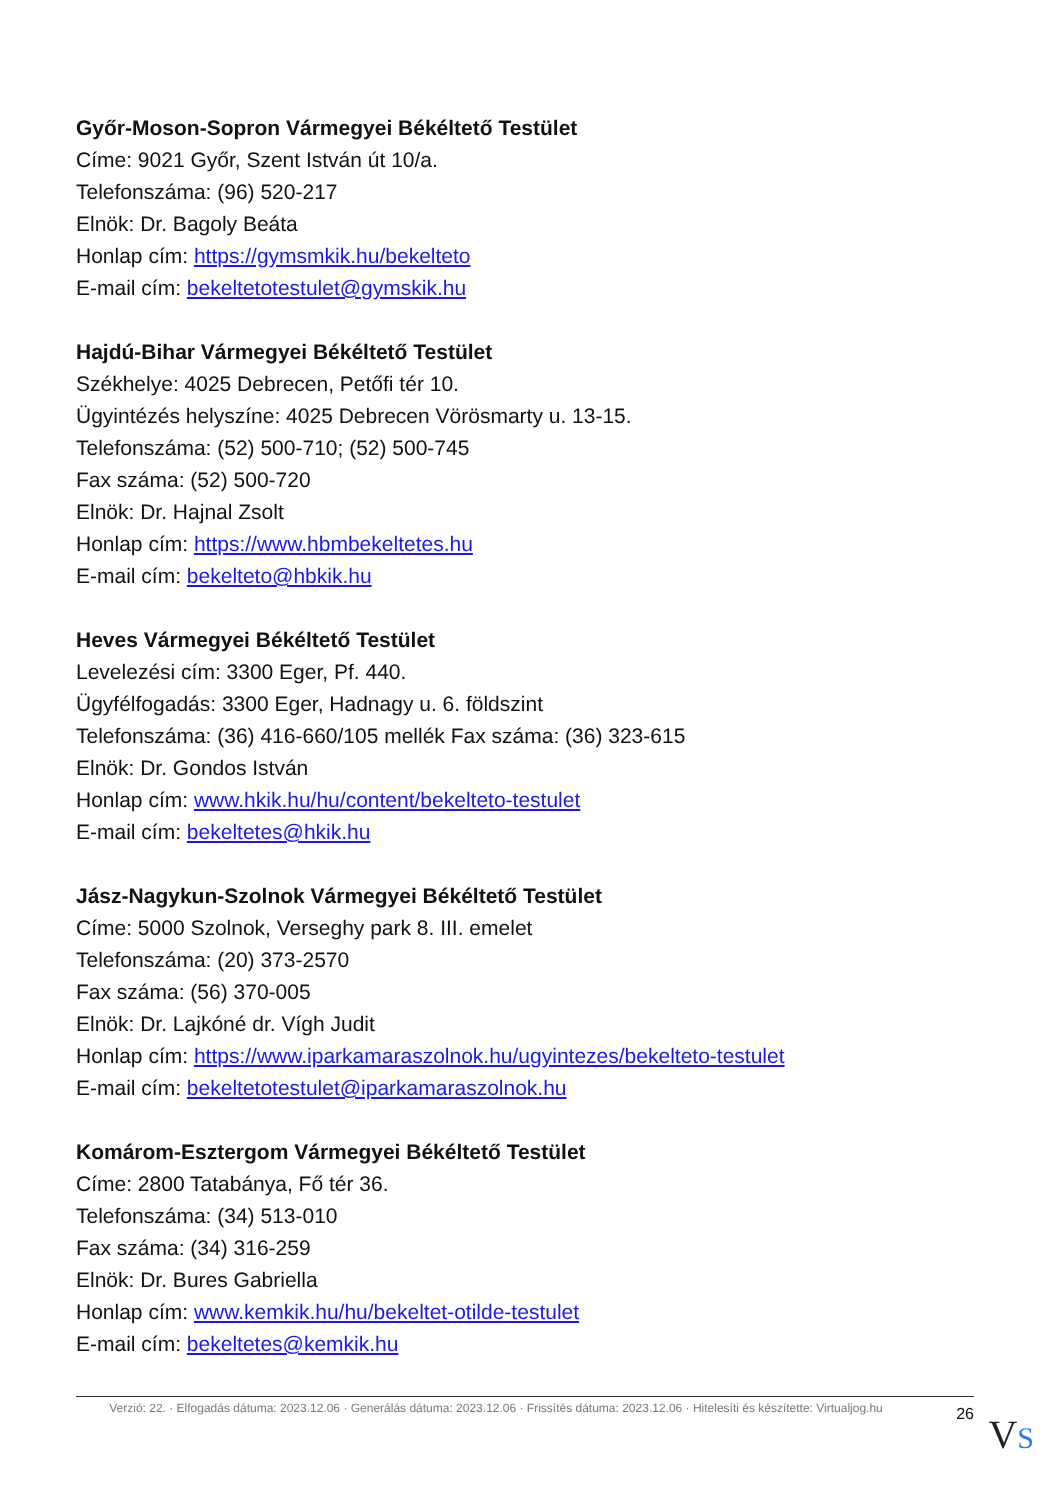Győr-Moson-Sopron Vármegyei Békéltető Testület
Címe: 9021 Győr, Szent István út 10/a.
Telefonszáma: (96) 520-217
Elnök: Dr. Bagoly Beáta
Honlap cím: https://gymsmkik.hu/bekelteto
E-mail cím: bekeltetotestulet@gymskik.hu
Hajdú-Bihar Vármegyei Békéltető Testület
Székhelye: 4025 Debrecen, Petőfi tér 10.
Ügyintézés helyszíne: 4025 Debrecen Vörösmarty u. 13-15.
Telefonszáma: (52) 500-710; (52) 500-745
Fax száma: (52) 500-720
Elnök: Dr. Hajnal Zsolt
Honlap cím: https://www.hbmbekeltetes.hu
E-mail cím: bekelteto@hbkik.hu
Heves Vármegyei Békéltető Testület
Levelezési cím: 3300 Eger, Pf. 440.
Ügyfélfogadás: 3300 Eger, Hadnagy u. 6. földszint
Telefonszáma: (36) 416-660/105 mellék Fax száma: (36) 323-615
Elnök: Dr. Gondos István
Honlap cím: www.hkik.hu/hu/content/bekelteto-testulet
E-mail cím: bekeltetes@hkik.hu
Jász-Nagykun-Szolnok Vármegyei Békéltető Testület
Címe: 5000 Szolnok, Verseghy park 8. III. emelet
Telefonszáma: (20) 373-2570
Fax száma: (56) 370-005
Elnök: Dr. Lajkóné dr. Vígh Judit
Honlap cím: https://www.iparkamaraszolnok.hu/ugyintezes/bekelteto-testulet
E-mail cím: bekeltetotestulet@iparkamaraszolnok.hu
Komárom-Esztergom Vármegyei Békéltető Testület
Címe: 2800 Tatabánya, Fő tér 36.
Telefonszáma: (34) 513-010
Fax száma: (34) 316-259
Elnök: Dr. Bures Gabriella
Honlap cím: www.kemkik.hu/hu/bekeltet-otilde-testulet
E-mail cím: bekeltetes@kemkik.hu
Verzió: 22. · Elfogadás dátuma: 2023.12.06 · Generálás dátuma: 2023.12.06 · Frissítés dátuma: 2023.12.06 · Hitelesíti és készítette: Virtualjog.hu
26 VS